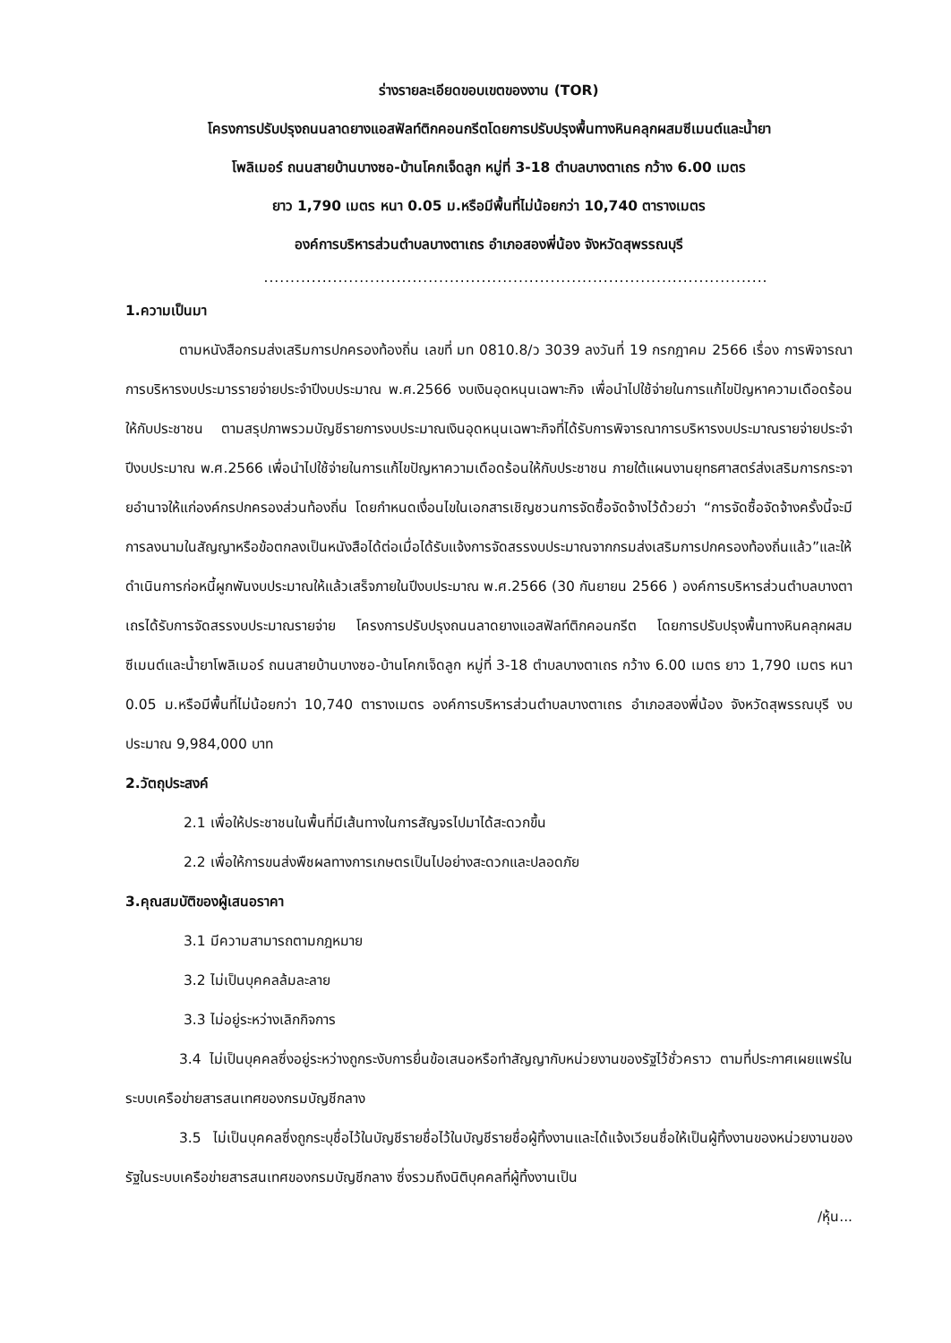ร่างรายละเอียดขอบเขตของงาน (TOR)
โครงการปรับปรุงถนนลาดยางแอสฟัลท์ติกคอนกรีตโดยการปรับปรุงพื้นทางหินคลุกผสมซีเมนต์และน้ำยา
โพลิเมอร์ ถนนสายบ้านบางซอ-บ้านโคกเจ็ดลูก หมู่ที่ 3-18 ตำบลบางตาเถร กว้าง 6.00 เมตร
ยาว 1,790 เมตร หนา 0.05 ม.หรือมีพื้นที่ไม่น้อยกว่า 10,740 ตารางเมตร
องค์การบริหารส่วนตำบลบางตาเถร อำเภอสองพี่น้อง จังหวัดสุพรรณบุรี
...............................................................................................
1.ความเป็นมา
ตามหนังสือกรมส่งเสริมการปกครองท้องถิ่น เลขที่ มท 0810.8/ว 3039 ลงวันที่ 19 กรกฎาคม 2566 เรื่อง การพิจารณาการบริหารงบประมารรายจ่ายประจำปีงบประมาณ พ.ศ.2566 งบเงินอุดหนุนเฉพาะกิจ เพื่อนำไปใช้จ่ายในการแก้ไขปัญหาความเดือดร้อนให้กับประชาชน ตามสรุปภาพรวมบัญชีรายการงบประมาณเงินอุดหนุนเฉพาะกิจที่ได้รับการพิจารณาการบริหารงบประมาณรายจ่ายประจำปีงบประมาณ พ.ศ.2566 เพื่อนำไปใช้จ่ายในการแก้ไขปัญหาความเดือดร้อนให้กับประชาชน ภายใต้แผนงานยุทธศาสตร์ส่งเสริมการกระจายอำนาจให้แก่องค์กรปกครองส่วนท้องถิ่น โดยกำหนดเงื่อนไขในเอกสารเชิญชวนการจัดซื้อจัดจ้างไว้ด้วยว่า “การจัดซื้อจัดจ้างครั้งนี้จะมีการลงนามในสัญญาหรือข้อตกลงเป็นหนังสือได้ต่อเมื่อได้รับแจ้งการจัดสรรงบประมาณจากกรมส่งเสริมการปกครองท้องถิ่นแล้ว”และให้ดำเนินการก่อหนี้ผูกพันงบประมาณให้แล้วเสร็จภายในปีงบประมาณ พ.ศ.2566 (30 กันยายน 2566 ) องค์การบริหารส่วนตำบลบางตาเถรได้รับการจัดสรรงบประมาณรายจ่าย โครงการปรับปรุงถนนลาดยางแอสฟัลท์ติกคอนกรีต โดยการปรับปรุงพื้นทางหินคลุกผสมซีเมนต์และน้ำยาโพลิเมอร์ ถนนสายบ้านบางซอ-บ้านโคกเจ็ดลูก หมู่ที่ 3-18 ตำบลบางตาเถร กว้าง 6.00 เมตร ยาว 1,790 เมตร หนา 0.05 ม.หรือมีพื้นที่ไม่น้อยกว่า 10,740 ตารางเมตร องค์การบริหารส่วนตำบลบางตาเถร อำเภอสองพี่น้อง จังหวัดสุพรรณบุรี งบประมาณ 9,984,000 บาท
2.วัตถุประสงค์
2.1 เพื่อให้ประชาชนในพื้นที่มีเส้นทางในการสัญจรไปมาได้สะดวกขึ้น
2.2 เพื่อให้การขนส่งพืชผลทางการเกษตรเป็นไปอย่างสะดวกและปลอดภัย
3.คุณสมบัติของผู้เสนอราคา
3.1 มีความสามารถตามกฎหมาย
3.2 ไม่เป็นบุคคลล้มละลาย
3.3 ไม่อยู่ระหว่างเลิกกิจการ
3.4 ไม่เป็นบุคคลซึ่งอยู่ระหว่างถูกระงับการยื่นข้อเสนอหรือทำสัญญากับหน่วยงานของรัฐไว้ชั่วคราว ตามที่ประกาศเผยแพร่ในระบบเครือข่ายสารสนเทศของกรมบัญชีกลาง
3.5 ไม่เป็นบุคคลซึ่งถูกระบุชื่อไว้ในบัญชีรายชื่อไว้ในบัญชีรายชื่อผู้ทิ้งงานและได้แจ้งเวียนชื่อให้เป็นผู้ทิ้งงานของหน่วยงานของรัฐในระบบเครือข่ายสารสนเทศของกรมบัญชีกลาง ซึ่งรวมถึงนิติบุคคลที่ผู้ทิ้งงานเป็น
/หุ้น...